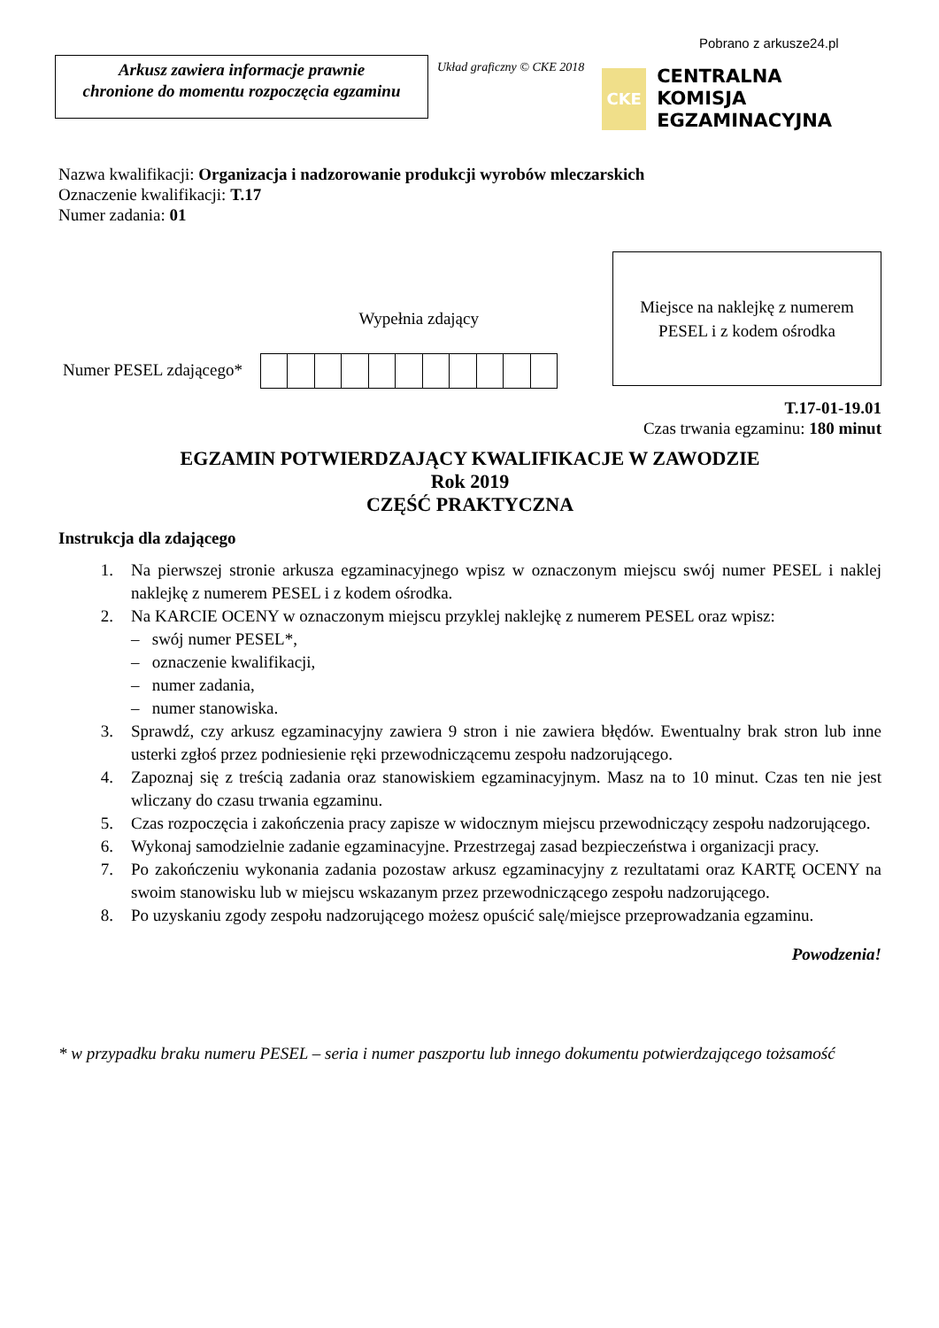Pobrano z arkusze24.pl
Arkusz zawiera informacje prawnie
chronione do momentu rozpoczęcia egzaminu
Układ graficzny © CKE 2018
CKE
CENTRALNA
KOMISJA
EGZAMINACYJNA
Nazwa kwalifikacji: Organizacja i nadzorowanie produkcji wyrobów mleczarskich
Oznaczenie kwalifikacji: T.17
Numer zadania: 01
Wypełnia zdający
Numer PESEL zdającego*
Miejsce na naklejkę z numerem
PESEL i z kodem ośrodka
T.17-01-19.01
Czas trwania egzaminu: 180 minut
EGZAMIN POTWIERDZAJĄCY KWALIFIKACJE W ZAWODZIE
Rok 2019
CZĘŚĆ PRAKTYCZNA
Instrukcja dla zdającego
1. Na pierwszej stronie arkusza egzaminacyjnego wpisz w oznaczonym miejscu swój numer PESEL i naklej naklejkę z numerem PESEL i z kodem ośrodka.
2. Na KARCIE OCENY w oznaczonym miejscu przyklej naklejkę z numerem PESEL oraz wpisz:
– swój numer PESEL*,
– oznaczenie kwalifikacji,
– numer zadania,
– numer stanowiska.
3. Sprawdź, czy arkusz egzaminacyjny zawiera 9 stron i nie zawiera błędów. Ewentualny brak stron lub inne usterki zgłoś przez podniesienie ręki przewodniczącemu zespołu nadzorującego.
4. Zapoznaj się z treścią zadania oraz stanowiskiem egzaminacyjnym. Masz na to 10 minut. Czas ten nie jest wliczany do czasu trwania egzaminu.
5. Czas rozpoczęcia i zakończenia pracy zapisze w widocznym miejscu przewodniczący zespołu nadzorującego.
6. Wykonaj samodzielnie zadanie egzaminacyjne. Przestrzegaj zasad bezpieczeństwa i organizacji pracy.
7. Po zakończeniu wykonania zadania pozostaw arkusz egzaminacyjny z rezultatami oraz KARTĘ OCENY na swoim stanowisku lub w miejscu wskazanym przez przewodniczącego zespołu nadzorującego.
8. Po uzyskaniu zgody zespołu nadzorującego możesz opuścić salę/miejsce przeprowadzania egzaminu.
Powodzenia!
* w przypadku braku numeru PESEL – seria i numer paszportu lub innego dokumentu potwierdzającego tożsamość